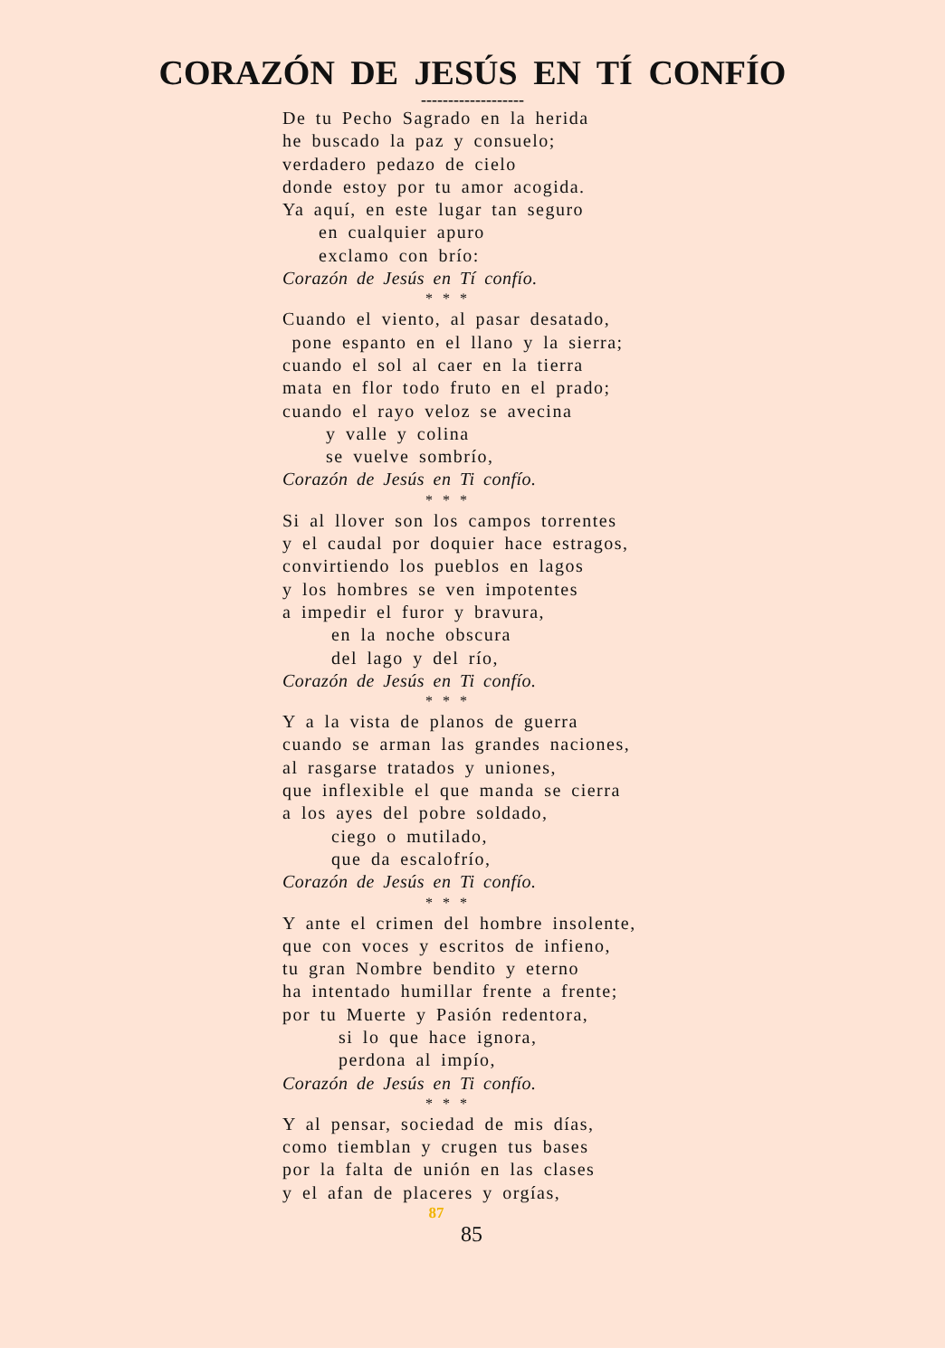CORAZÓN DE JESÚS EN TÍ CONFÍO
-------------------
De tu Pecho Sagrado en la herida
he buscado la paz y consuelo;
verdadero pedazo de cielo
donde estoy por tu amor acogida.
Ya aquí, en este lugar tan seguro
en cualquier apuro
exclamo con brío:
Corazón de Jesús en Tí confío.
* * *
Cuando el viento, al pasar desatado,
pone espanto en el llano y la sierra;
cuando el sol al caer en la tierra
mata en flor todo fruto en el prado;
cuando el rayo veloz se avecina
y valle y colina
se vuelve sombrío,
Corazón de Jesús en Ti confío.
* * *
Si al llover son los campos torrentes
y el caudal por doquier hace estragos,
convirtiendo los pueblos en lagos
y los hombres se ven impotentes
a impedir el furor y bravura,
en la noche obscura
del lago y del río,
Corazón de Jesús en Ti confío.
* * *
Y a la vista de planos de guerra
cuando se arman las grandes naciones,
al rasgarse tratados y uniones,
que inflexible el que manda se cierra
a los ayes del pobre soldado,
ciego o mutilado,
que da escalofrío,
Corazón de Jesús en Ti confío.
* * *
Y ante el crimen del hombre insolente,
que con voces y escritos de infieno,
tu gran Nombre bendito y eterno
ha intentado humillar frente a frente;
por tu Muerte y Pasión redentora,
si lo que hace ignora,
perdona al impío,
Corazón de Jesús en Ti confío.
* * *
Y al pensar, sociedad de mis días,
como tiemblan y crugen tus bases
por la falta de unión en las clases
y el afan de placeres y orgías,
87
85